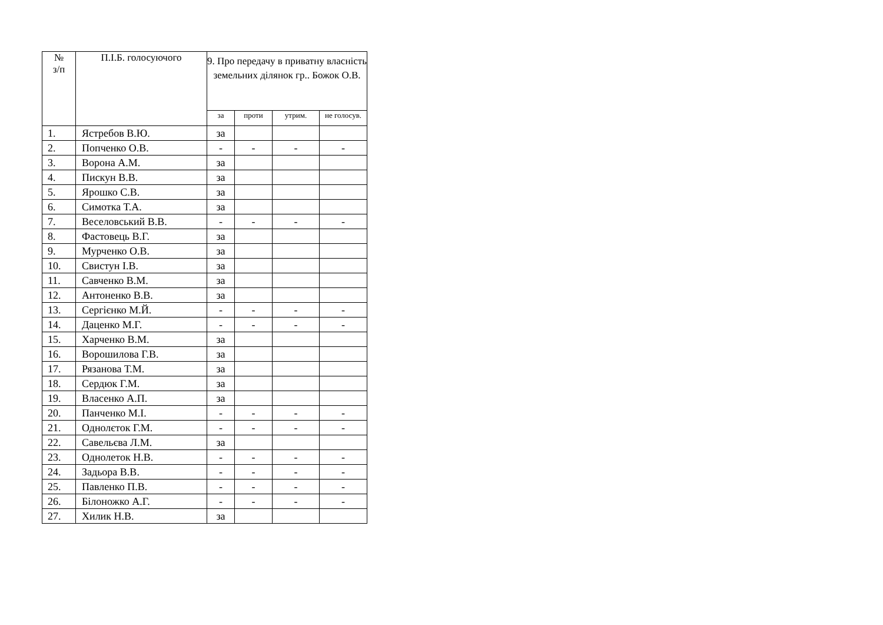| № з/п | П.І.Б. голосуючого | 9. Про передачу в приватну власність земельних ділянок гр.. Божок О.В. | | | |
| --- | --- | --- | --- | --- | --- |
| | | за | проти | утрим. | не голосув. |
| 1. | Ястребов В.Ю. | за | | | |
| 2. | Попченко О.В. | - | - | - | - |
| 3. | Ворона А.М. | за | | | |
| 4. | Пискун В.В. | за | | | |
| 5. | Ярошко С.В. | за | | | |
| 6. | Симотка Т.А. | за | | | |
| 7. | Веселовський В.В. | - | - | - | - |
| 8. | Фастовець В.Г. | за | | | |
| 9. | Мурченко О.В. | за | | | |
| 10. | Свистун І.В. | за | | | |
| 11. | Савченко В.М. | за | | | |
| 12. | Антоненко В.В. | за | | | |
| 13. | Сергієнко М.Й. | - | - | - | - |
| 14. | Даценко М.Г. | - | - | - | - |
| 15. | Харченко В.М. | за | | | |
| 16. | Ворошилова Г.В. | за | | | |
| 17. | Рязанова Т.М. | за | | | |
| 18. | Сердюк Г.М. | за | | | |
| 19. | Власенко А.П. | за | | | |
| 20. | Панченко М.І. | - | - | - | - |
| 21. | Однолєток Г.М. | - | - | - | - |
| 22. | Савельєва Л.М. | за | | | |
| 23. | Однолеток Н.В. | - | - | - | - |
| 24. | Задьора В.В. | - | - | - | - |
| 25. | Павленко П.В. | - | - | - | - |
| 26. | Білоножко А.Г. | - | - | - | - |
| 27. | Хилик Н.В. | за | | | |